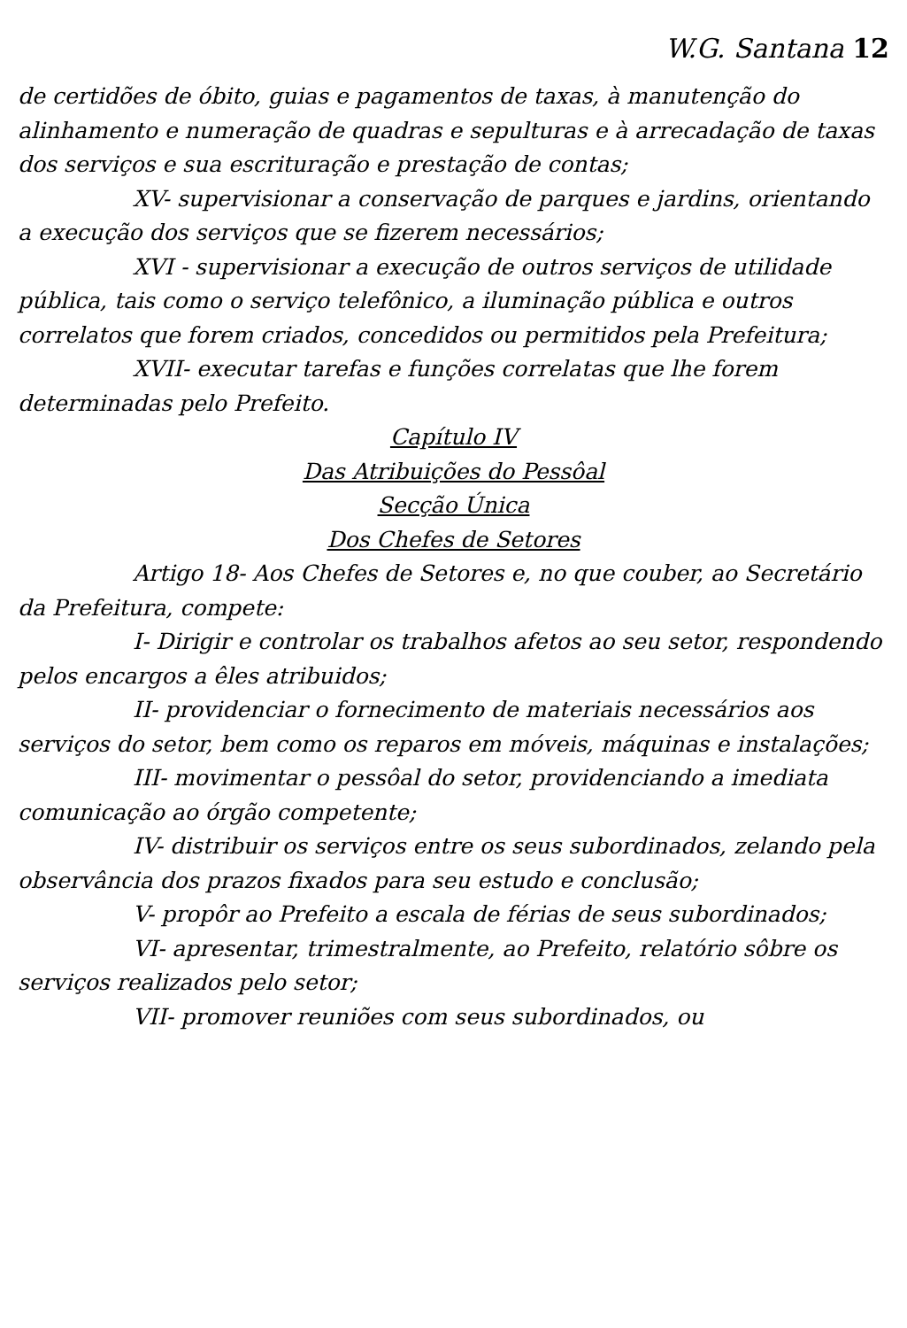W.G. Santana 12
de certidões de óbito, guias e pagamentos de taxas, à manutenção do alinhamento e numeração de quadras e sepulturas e à arrecadação de taxas dos serviços e sua escrituração e prestação de contas;
XV- supervisionar a conservação de parques e jardins, orientando a execução dos serviços que se fizerem necessários;
XVI - supervisionar a execução de outros serviços de utilidade pública, tais como o serviço telefônico, a iluminação pública e outros correlatos que forem criados, concedidos ou permitidos pela Prefeitura;
XVII- executar tarefas e funções correlatas que lhe forem determinadas pelo Prefeito.
Capítulo IV
Das Atribuições do Pessôal
Secção Única
Dos Chefes de Setores
Artigo 18- Aos Chefes de Setores e, no que couber, ao Secretário da Prefeitura, compete:
I- Dirigir e controlar os trabalhos afetos ao seu setor, respondendo pelos encargos a êles atribuidos;
II- providenciar o fornecimento de materiais necessários aos serviços do setor, bem como os reparos em móveis, máquinas e instalações;
III- movimentar o pessôal do setor, providenciando a imediata comunicação ao órgão competente;
IV- distribuir os serviços entre os seus subordinados, zelando pela observância dos prazos fixados para seu estudo e conclusão;
V- propôr ao Prefeito a escala de férias de seus subordinados;
VI- apresentar, trimestralmente, ao Prefeito, relatório sôbre os serviços realizados pelo setor;
VII- promover reuniões com seus subordinados, ou